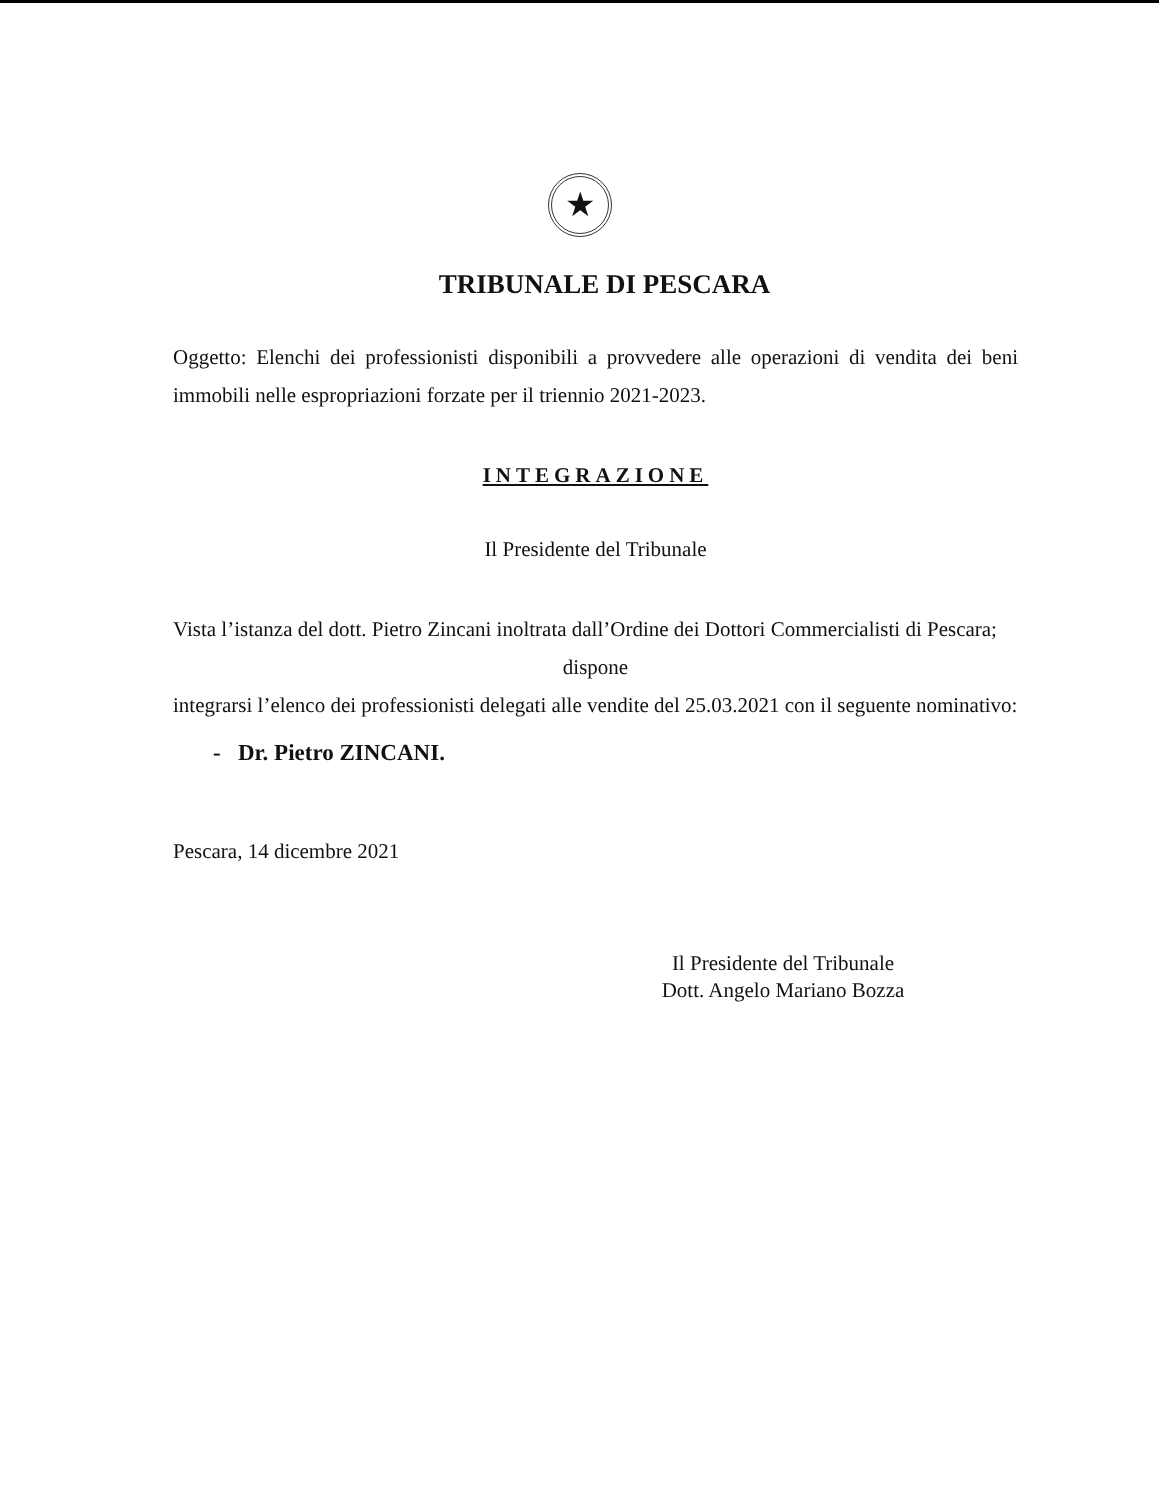★
TRIBUNALE DI PESCARA
Oggetto: Elenchi dei professionisti disponibili a provvedere alle operazioni di vendita dei beni immobili nelle espropriazioni forzate per il triennio 2021-2023.
INTEGRAZIONE
Il Presidente del Tribunale
Vista l’istanza del dott. Pietro Zincani inoltrata dall’Ordine dei Dottori Commercialisti di Pescara;
dispone
integrarsi l’elenco dei professionisti delegati alle vendite del 25.03.2021 con il seguente nominativo:
- Dr. Pietro ZINCANI.
Pescara, 14 dicembre 2021
Il Presidente del Tribunale
Dott. Angelo Mariano Bozza